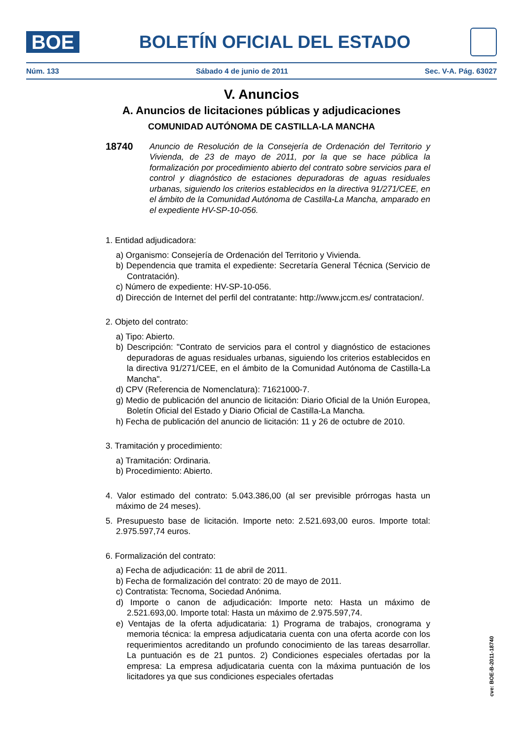BOE
BOLETÍN OFICIAL DEL ESTADO
Núm. 133 Sábado 4 de junio de 2011 Sec. V-A. Pág. 63027
V. Anuncios
A. Anuncios de licitaciones públicas y adjudicaciones
COMUNIDAD AUTÓNOMA DE CASTILLA-LA MANCHA
18740
Anuncio de Resolución de la Consejería de Ordenación del Territorio y Vivienda, de 23 de mayo de 2011, por la que se hace pública la formalización por procedimiento abierto del contrato sobre servicios para el control y diagnóstico de estaciones depuradoras de aguas residuales urbanas, siguiendo los criterios establecidos en la directiva 91/271/CEE, en el ámbito de la Comunidad Autónoma de Castilla-La Mancha, amparado en el expediente HV-SP-10-056.
1. Entidad adjudicadora:
a) Organismo: Consejería de Ordenación del Territorio y Vivienda.
b) Dependencia que tramita el expediente: Secretaría General Técnica (Servicio de Contratación).
c) Número de expediente: HV-SP-10-056.
d) Dirección de Internet del perfil del contratante: http://www.jccm.es/ contratacion/.
2. Objeto del contrato:
a) Tipo: Abierto.
b) Descripción: "Contrato de servicios para el control y diagnóstico de estaciones depuradoras de aguas residuales urbanas, siguiendo los criterios establecidos en la directiva 91/271/CEE, en el ámbito de la Comunidad Autónoma de Castilla-La Mancha".
d) CPV (Referencia de Nomenclatura): 71621000-7.
g) Medio de publicación del anuncio de licitación: Diario Oficial de la Unión Europea, Boletín Oficial del Estado y Diario Oficial de Castilla-La Mancha.
h) Fecha de publicación del anuncio de licitación: 11 y 26 de octubre de 2010.
3. Tramitación y procedimiento:
a) Tramitación: Ordinaria.
b) Procedimiento: Abierto.
4. Valor estimado del contrato: 5.043.386,00 (al ser previsible prórrogas hasta un máximo de 24 meses).
5. Presupuesto base de licitación. Importe neto: 2.521.693,00 euros. Importe total: 2.975.597,74 euros.
6. Formalización del contrato:
a) Fecha de adjudicación: 11 de abril de 2011.
b) Fecha de formalización del contrato: 20 de mayo de 2011.
c) Contratista: Tecnoma, Sociedad Anónima.
d) Importe o canon de adjudicación: Importe neto: Hasta un máximo de 2.521.693,00. Importe total: Hasta un máximo de 2.975.597,74.
e) Ventajas de la oferta adjudicataria: 1) Programa de trabajos, cronograma y memoria técnica: la empresa adjudicataria cuenta con una oferta acorde con los requerimientos acreditando un profundo conocimiento de las tareas desarrollar. La puntuación es de 21 puntos. 2) Condiciones especiales ofertadas por la empresa: La empresa adjudicataria cuenta con la máxima puntuación de los licitadores ya que sus condiciones especiales ofertadas
cve: BOE-B-2011-18740